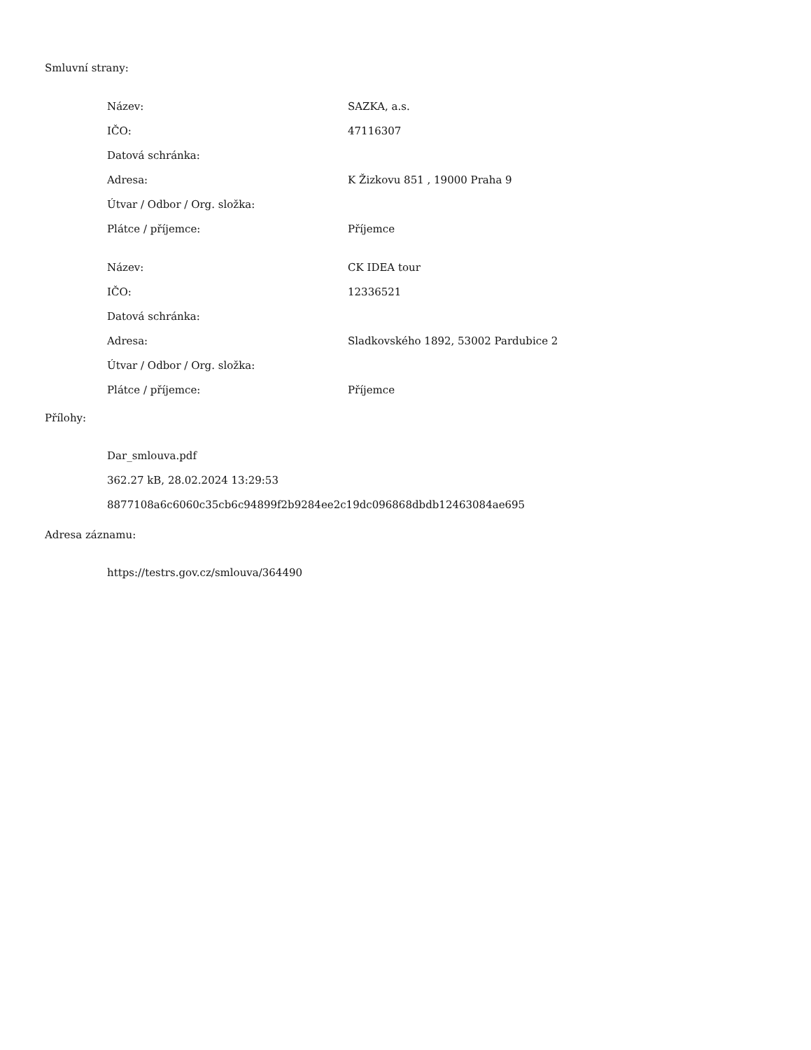Smluvní strany:
| Název: | SAZKA, a.s. |
| IČO: | 47116307 |
| Datová schránka: | |
| Adresa: | K Žizkovu 851 , 19000 Praha 9 |
| Útvar / Odbor / Org. složka: | |
| Plátce / příjemce: | Příjemce |
| Název: | CK IDEA tour |
| IČO: | 12336521 |
| Datová schránka: | |
| Adresa: | Sladkovského 1892, 53002 Pardubice 2 |
| Útvar / Odbor / Org. složka: | |
| Plátce / příjemce: | Příjemce |
Přílohy:
Dar_smlouva.pdf
362.27 kB, 28.02.2024 13:29:53
8877108a6c6060c35cb6c94899f2b9284ee2c19dc096868dbdb12463084ae695
Adresa záznamu:
https://testrs.gov.cz/smlouva/364490